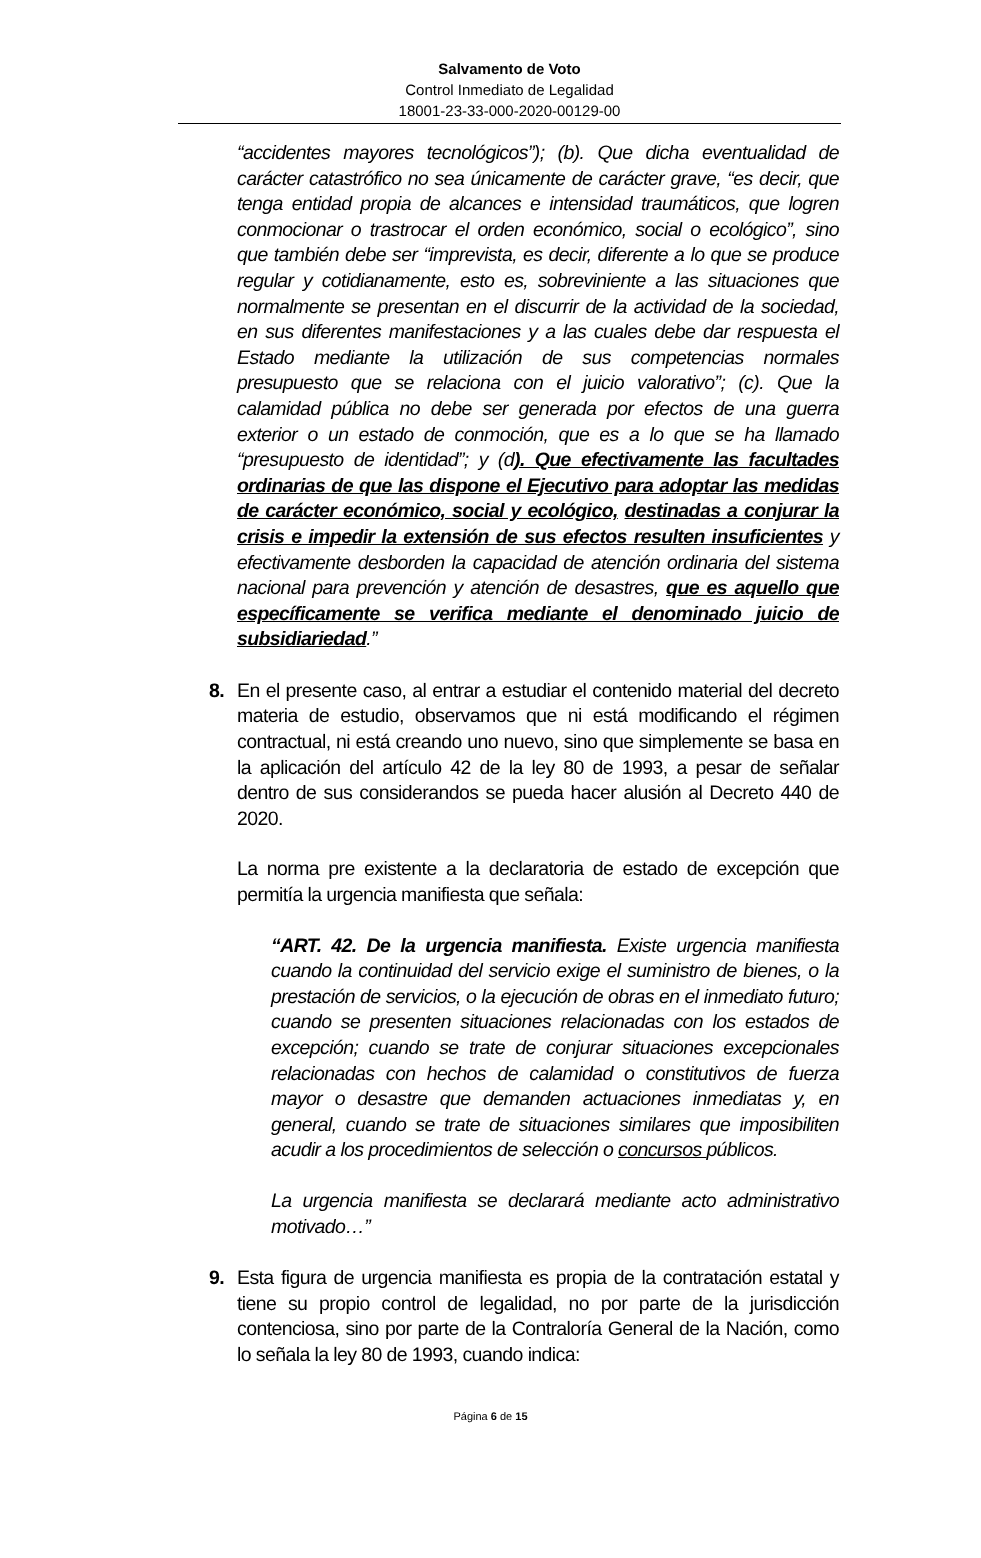Salvamento de Voto
Control Inmediato de Legalidad
18001-23-33-000-2020-00129-00
“accidentes mayores tecnológicos”); (b). Que dicha eventualidad de carácter catastrófico no sea únicamente de carácter grave, “es decir, que tenga entidad propia de alcances e intensidad traumáticos, que logren conmocionar o trastrocar el orden económico, social o ecológico”, sino que también debe ser “imprevista, es decir, diferente a lo que se produce regular y cotidianamente, esto es, sobreviniente a las situaciones que normalmente se presentan en el discurrir de la actividad de la sociedad, en sus diferentes manifestaciones y a las cuales debe dar respuesta el Estado mediante la utilización de sus competencias normales presupuesto que se relaciona con el juicio valorativo”; (c). Que la calamidad pública no debe ser generada por efectos de una guerra exterior o un estado de conmoción, que es a lo que se ha llamado “presupuesto de identidad”; y (d). Que efectivamente las facultades ordinarias de que las dispone el Ejecutivo para adoptar las medidas de carácter económico, social y ecológico, destinadas a conjurar la crisis e impedir la extensión de sus efectos resulten insuficientes y efectivamente desborden la capacidad de atención ordinaria del sistema nacional para prevención y atención de desastres, que es aquello que específicamente se verifica mediante el denominado juicio de subsidiariedad.”
8. En el presente caso, al entrar a estudiar el contenido material del decreto materia de estudio, observamos que ni está modificando el régimen contractual, ni está creando uno nuevo, sino que simplemente se basa en la aplicación del artículo 42 de la ley 80 de 1993, a pesar de señalar dentro de sus considerandos se pueda hacer alusión al Decreto 440 de 2020.
La norma pre existente a la declaratoria de estado de excepción que permitía la urgencia manifiesta que señala:
“ART. 42. De la urgencia manifiesta. Existe urgencia manifiesta cuando la continuidad del servicio exige el suministro de bienes, o la prestación de servicios, o la ejecución de obras en el inmediato futuro; cuando se presenten situaciones relacionadas con los estados de excepción; cuando se trate de conjurar situaciones excepcionales relacionadas con hechos de calamidad o constitutivos de fuerza mayor o desastre que demanden actuaciones inmediatas y, en general, cuando se trate de situaciones similares que imposibiliten acudir a los procedimientos de selección o concursos públicos.
La urgencia manifiesta se declarará mediante acto administrativo motivado…”
9. Esta figura de urgencia manifiesta es propia de la contratación estatal y tiene su propio control de legalidad, no por parte de la jurisdicción contenciosa, sino por parte de la Contraloría General de la Nación, como lo señala la ley 80 de 1993, cuando indica:
Página 6 de 15